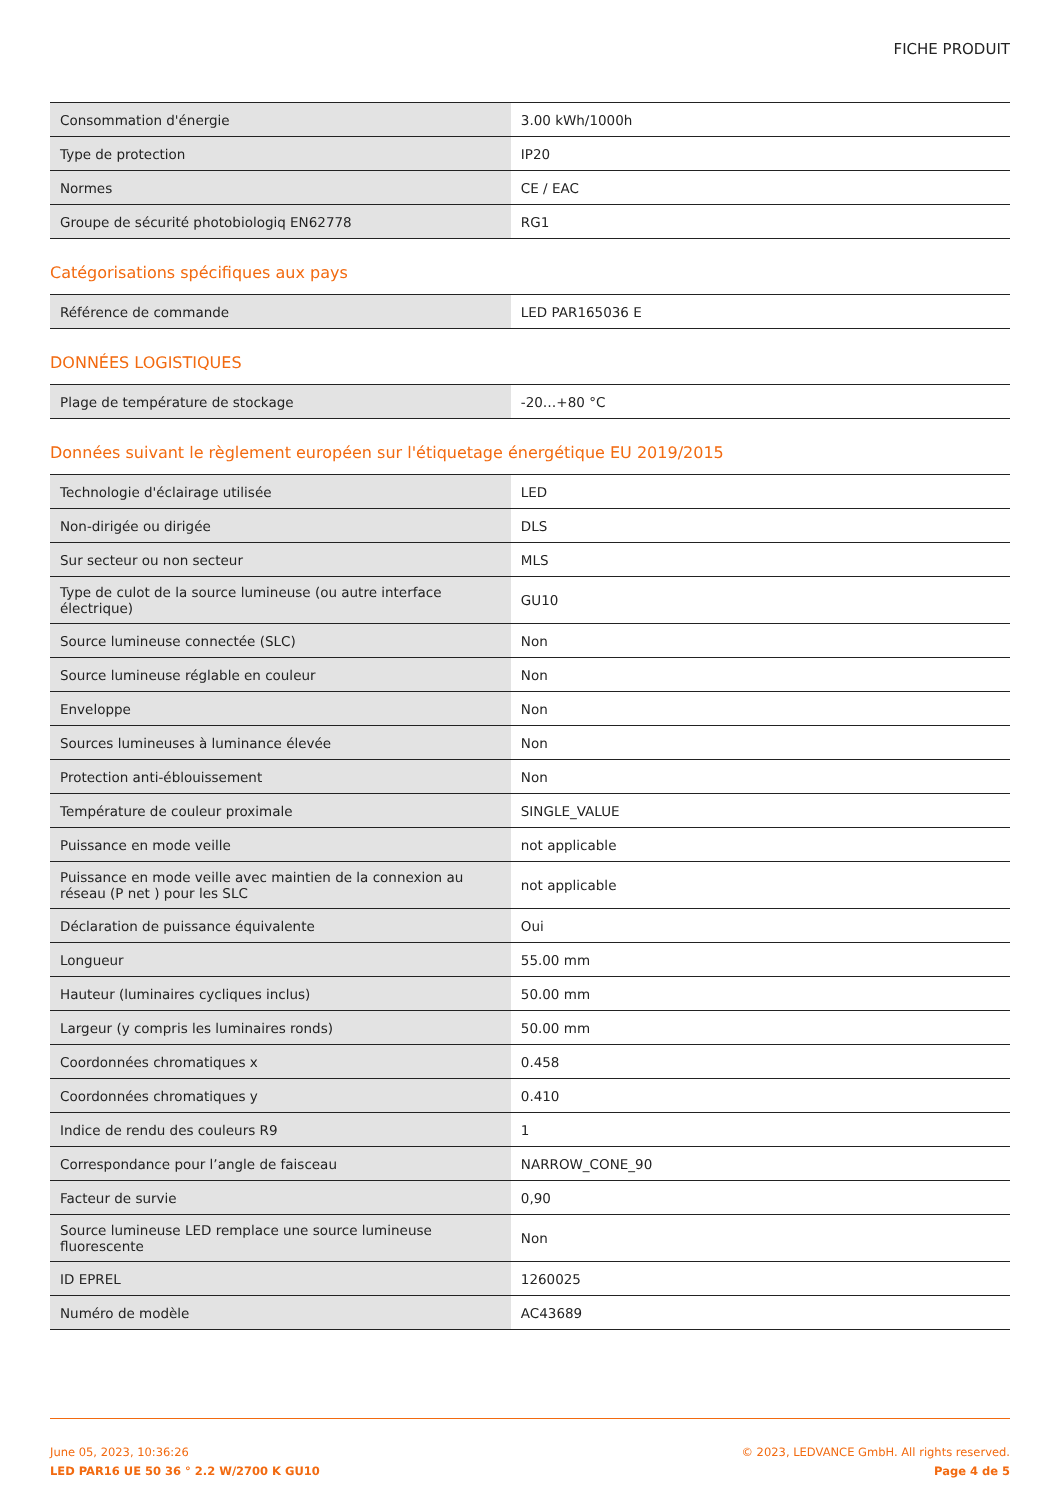FICHE PRODUIT
| Consommation d'énergie | 3.00 kWh/1000h |
| Type de protection | IP20 |
| Normes | CE / EAC |
| Groupe de sécurité photobiologiq EN62778 | RG1 |
Catégorisations spécifiques aux pays
| Référence de commande | LED PAR165036 E |
DONNÉES LOGISTIQUES
| Plage de température de stockage | -20…+80 °C |
Données suivant le règlement européen sur l'étiquetage énergétique EU 2019/2015
| Technologie d'éclairage utilisée | LED |
| Non-dirigée ou dirigée | DLS |
| Sur secteur ou non secteur | MLS |
| Type de culot de la source lumineuse (ou autre interface électrique) | GU10 |
| Source lumineuse connectée (SLC) | Non |
| Source lumineuse réglable en couleur | Non |
| Enveloppe | Non |
| Sources lumineuses à luminance élevée | Non |
| Protection anti-éblouissement | Non |
| Température de couleur proximale | SINGLE_VALUE |
| Puissance en mode veille | not applicable |
| Puissance en mode veille avec maintien de la connexion au réseau (P net ) pour les SLC | not applicable |
| Déclaration de puissance équivalente | Oui |
| Longueur | 55.00 mm |
| Hauteur (luminaires cycliques inclus) | 50.00 mm |
| Largeur (y compris les luminaires ronds) | 50.00 mm |
| Coordonnées chromatiques x | 0.458 |
| Coordonnées chromatiques y | 0.410 |
| Indice de rendu des couleurs R9 | 1 |
| Correspondance pour l’angle de faisceau | NARROW_CONE_90 |
| Facteur de survie | 0,90 |
| Source lumineuse LED remplace une source lumineuse fluorescente | Non |
| ID EPREL | 1260025 |
| Numéro de modèle | AC43689 |
June 05, 2023, 10:36:26
LED PAR16 UE 50 36 ° 2.2 W/2700 K GU10
© 2023, LEDVANCE GmbH. All rights reserved.
Page 4 de 5